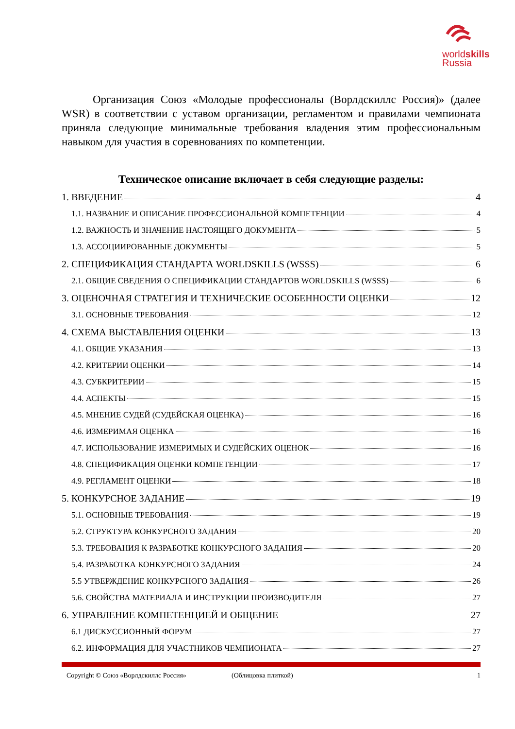worldskills
Russia
Организация Союз «Молодые профессионалы (Ворлдскиллс Россия)» (далее WSR) в соответствии с уставом организации, регламентом и правилами чемпионата приняла следующие минимальные требования владения этим профессиональным навыком для участия в соревнованиях по компетенции.
Техническое описание включает в себя следующие разделы:
1. ВВЕДЕНИЕ 4
1.1. НАЗВАНИЕ И ОПИСАНИЕ ПРОФЕССИОНАЛЬНОЙ КОМПЕТЕНЦИИ 4
1.2. ВАЖНОСТЬ И ЗНАЧЕНИЕ НАСТОЯЩЕГО ДОКУМЕНТА 5
1.3. АССОЦИИРОВАННЫЕ ДОКУМЕНТЫ 5
2. СПЕЦИФИКАЦИЯ СТАНДАРТА WORLDSKILLS (WSSS) 6
2.1. ОБЩИЕ СВЕДЕНИЯ О СПЕЦИФИКАЦИИ СТАНДАРТОВ WORLDSKILLS (WSSS) 6
3. ОЦЕНОЧНАЯ СТРАТЕГИЯ И ТЕХНИЧЕСКИЕ ОСОБЕННОСТИ ОЦЕНКИ 12
3.1. ОСНОВНЫЕ ТРЕБОВАНИЯ 12
4. СХЕМА ВЫСТАВЛЕНИЯ ОЦЕНКИ 13
4.1. ОБЩИЕ УКАЗАНИЯ 13
4.2. КРИТЕРИИ ОЦЕНКИ 14
4.3. СУБКРИТЕРИИ 15
4.4. АСПЕКТЫ 15
4.5. МНЕНИЕ СУДЕЙ (СУДЕЙСКАЯ ОЦЕНКА) 16
4.6. ИЗМЕРИМАЯ ОЦЕНКА 16
4.7. ИСПОЛЬЗОВАНИЕ ИЗМЕРИМЫХ И СУДЕЙСКИХ ОЦЕНОК 16
4.8. СПЕЦИФИКАЦИЯ ОЦЕНКИ КОМПЕТЕНЦИИ 17
4.9. РЕГЛАМЕНТ ОЦЕНКИ 18
5. КОНКУРСНОЕ ЗАДАНИЕ 19
5.1. ОСНОВНЫЕ ТРЕБОВАНИЯ 19
5.2. СТРУКТУРА КОНКУРСНОГО ЗАДАНИЯ 20
5.3. ТРЕБОВАНИЯ К РАЗРАБОТКЕ КОНКУРСНОГО ЗАДАНИЯ 20
5.4. РАЗРАБОТКА КОНКУРСНОГО ЗАДАНИЯ 24
5.5 УТВЕРЖДЕНИЕ КОНКУРСНОГО ЗАДАНИЯ 26
5.6. СВОЙСТВА МАТЕРИАЛА И ИНСТРУКЦИИ ПРОИЗВОДИТЕЛЯ 27
6. УПРАВЛЕНИЕ КОМПЕТЕНЦИЕЙ И ОБЩЕНИЕ 27
6.1 ДИСКУССИОННЫЙ ФОРУМ 27
6.2. ИНФОРМАЦИЯ ДЛЯ УЧАСТНИКОВ ЧЕМПИОНАТА 27
Copyright © Союз «Ворлдскиллс Россия» (Облицовка плиткой) 1